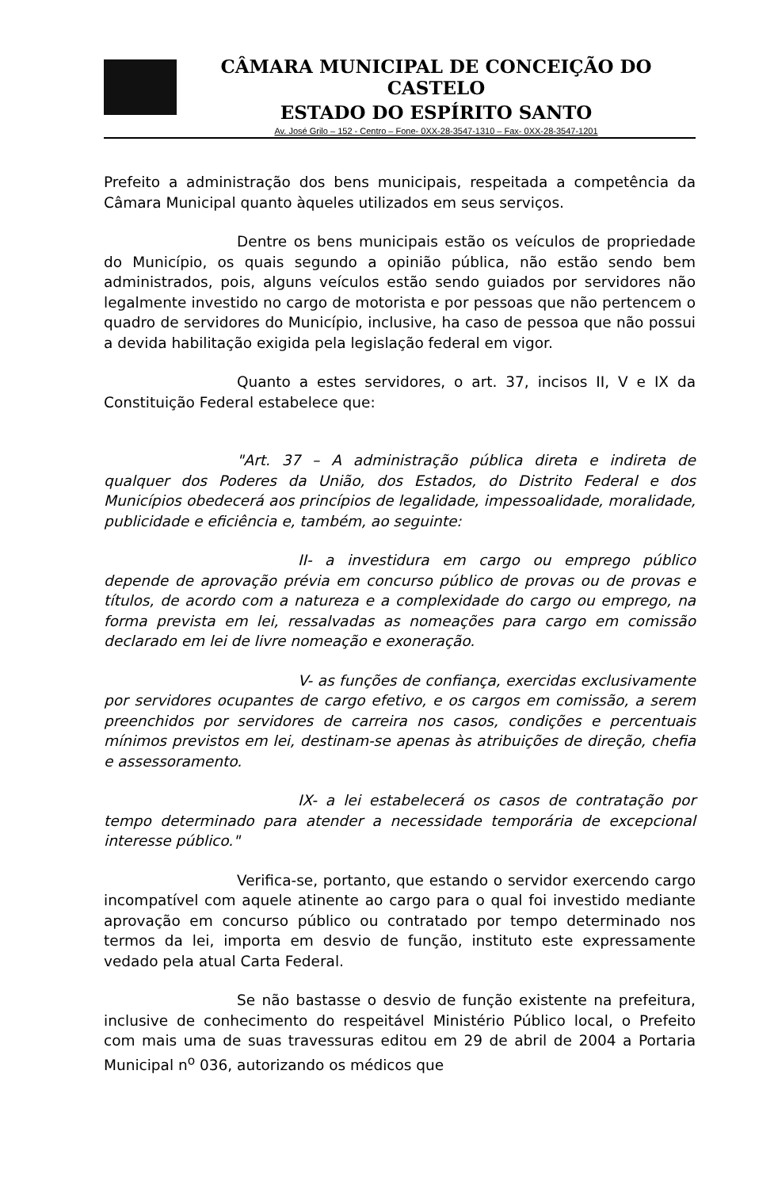CÂMARA MUNICIPAL DE CONCEIÇÃO DO CASTELO
ESTADO DO ESPÍRITO SANTO
Av. José Grilo – 152 - Centro – Fone- 0XX-28-3547-1310 – Fax- 0XX-28-3547-1201
Prefeito a administração dos bens municipais, respeitada a competência da Câmara Municipal quanto àqueles utilizados em seus serviços.
Dentre os bens municipais estão os veículos de propriedade do Município, os quais segundo a opinião pública, não estão sendo bem administrados, pois, alguns veículos estão sendo guiados por servidores não legalmente investido no cargo de motorista e por pessoas que não pertencem o quadro de servidores do Município, inclusive, ha caso de pessoa que não possui a devida habilitação exigida pela legislação federal em vigor.
Quanto a estes servidores, o art. 37, incisos II, V e IX da Constituição Federal estabelece que:
"Art. 37 – A administração pública direta e indireta de qualquer dos Poderes da União, dos Estados, do Distrito Federal e dos Municípios obedecerá aos princípios de legalidade, impessoalidade, moralidade, publicidade e eficiência e, também, ao seguinte:
II- a investidura em cargo ou emprego público depende de aprovação prévia em concurso público de provas ou de provas e títulos, de acordo com a natureza e a complexidade do cargo ou emprego, na forma prevista em lei, ressalvadas as nomeações para cargo em comissão declarado em lei de livre nomeação e exoneração.
V- as funções de confiança, exercidas exclusivamente por servidores ocupantes de cargo efetivo, e os cargos em comissão, a serem preenchidos por servidores de carreira nos casos, condições e percentuais mínimos previstos em lei, destinam-se apenas às atribuições de direção, chefia e assessoramento.
IX- a lei estabelecerá os casos de contratação por tempo determinado para atender a necessidade temporária de excepcional interesse público."
Verifica-se, portanto, que estando o servidor exercendo cargo incompatível com aquele atinente ao cargo para o qual foi investido mediante aprovação em concurso público ou contratado por tempo determinado nos termos da lei, importa em desvio de função, instituto este expressamente vedado pela atual Carta Federal.
Se não bastasse o desvio de função existente na prefeitura, inclusive de conhecimento do respeitável Ministério Público local, o Prefeito com mais uma de suas travessuras editou em 29 de abril de 2004 a Portaria Municipal n<sup>o</sup> 036, autorizando os médicos que